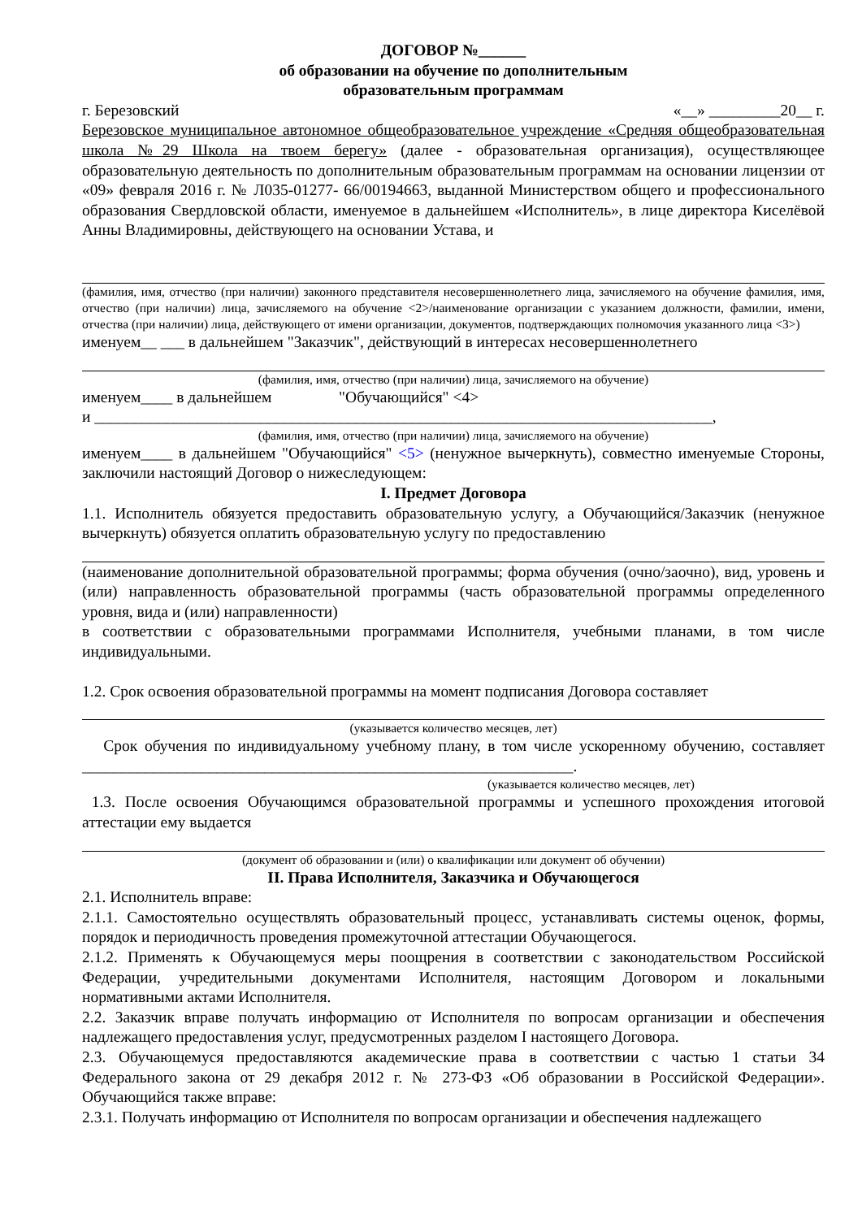ДОГОВОР №______
об образовании на обучение по дополнительным
образовательным программам
г. Березовский «__» _________20__ г.
Березовское муниципальное автономное общеобразовательное учреждение «Средняя общеобразовательная школа №29 Школа на твоем берегу» (далее - образовательная организация), осуществляющее образовательную деятельность по дополнительным образовательным программам на основании лицензии от «09» февраля 2016 г. № Л035-01277- 66/00194663, выданной Министерством общего и профессионального образования Свердловской области, именуемое в дальнейшем «Исполнитель», в лице директора Киселёвой Анны Владимировны, действующего на основании Устава, и
(фамилия, имя, отчество (при наличии) законного представителя несовершеннолетнего лица, зачисляемого на обучение фамилия, имя, отчество (при наличии) лица, зачисляемого на обучение <2>/наименование организации с указанием должности, фамилии, имени, отчества (при наличии) лица, действующего от имени организации, документов, подтверждающих полномочия указанного лица <3>)
именуем__ ___ в дальнейшем "Заказчик", действующий в интересах несовершеннолетнего
(фамилия, имя, отчество (при наличии) лица, зачисляемого на обучение)
именуем____ в дальнейшем "Обучающийся" <4>
и ______________________________________________________________________________,
(фамилия, имя, отчество (при наличии) лица, зачисляемого на обучение)
именуем____ в дальнейшем "Обучающийся" <5> (ненужное вычеркнуть), совместно именуемые Стороны, заключили настоящий Договор о нижеследующем:
I. Предмет Договора
1.1. Исполнитель обязуется предоставить образовательную услугу, а Обучающийся/Заказчик (ненужное вычеркнуть) обязуется оплатить образовательную услугу по предоставлению
(наименование дополнительной образовательной программы; форма обучения (очно/заочно), вид, уровень и (или) направленность образовательной программы (часть образовательной программы определенного уровня, вида и (или) направленности)
в соответствии с образовательными программами Исполнителя, учебными планами, в том числе индивидуальными.
1.2. Срок освоения образовательной программы на момент подписания Договора составляет
(указывается количество месяцев, лет)
Срок обучения по индивидуальному учебному плану, в том числе ускоренному обучению, составляет ______________________________________________________________.
(указывается количество месяцев, лет)
1.3. После освоения Обучающимся образовательной программы и успешного прохождения итоговой аттестации ему выдается
(документ об образовании и (или) о квалификации или документ об обучении)
II. Права Исполнителя, Заказчика и Обучающегося
2.1. Исполнитель вправе:
2.1.1. Самостоятельно осуществлять образовательный процесс, устанавливать системы оценок, формы, порядок и периодичность проведения промежуточной аттестации Обучающегося.
2.1.2. Применять к Обучающемуся меры поощрения в соответствии с законодательством Российской Федерации, учредительными документами Исполнителя, настоящим Договором и локальными нормативными актами Исполнителя.
2.2. Заказчик вправе получать информацию от Исполнителя по вопросам организации и обеспечения надлежащего предоставления услуг, предусмотренных разделом I настоящего Договора.
2.3. Обучающемуся предоставляются академические права в соответствии с частью 1 статьи 34 Федерального закона от 29 декабря 2012 г. № 273-ФЗ «Об образовании в Российской Федерации». Обучающийся также вправе:
2.3.1. Получать информацию от Исполнителя по вопросам организации и обеспечения надлежащего